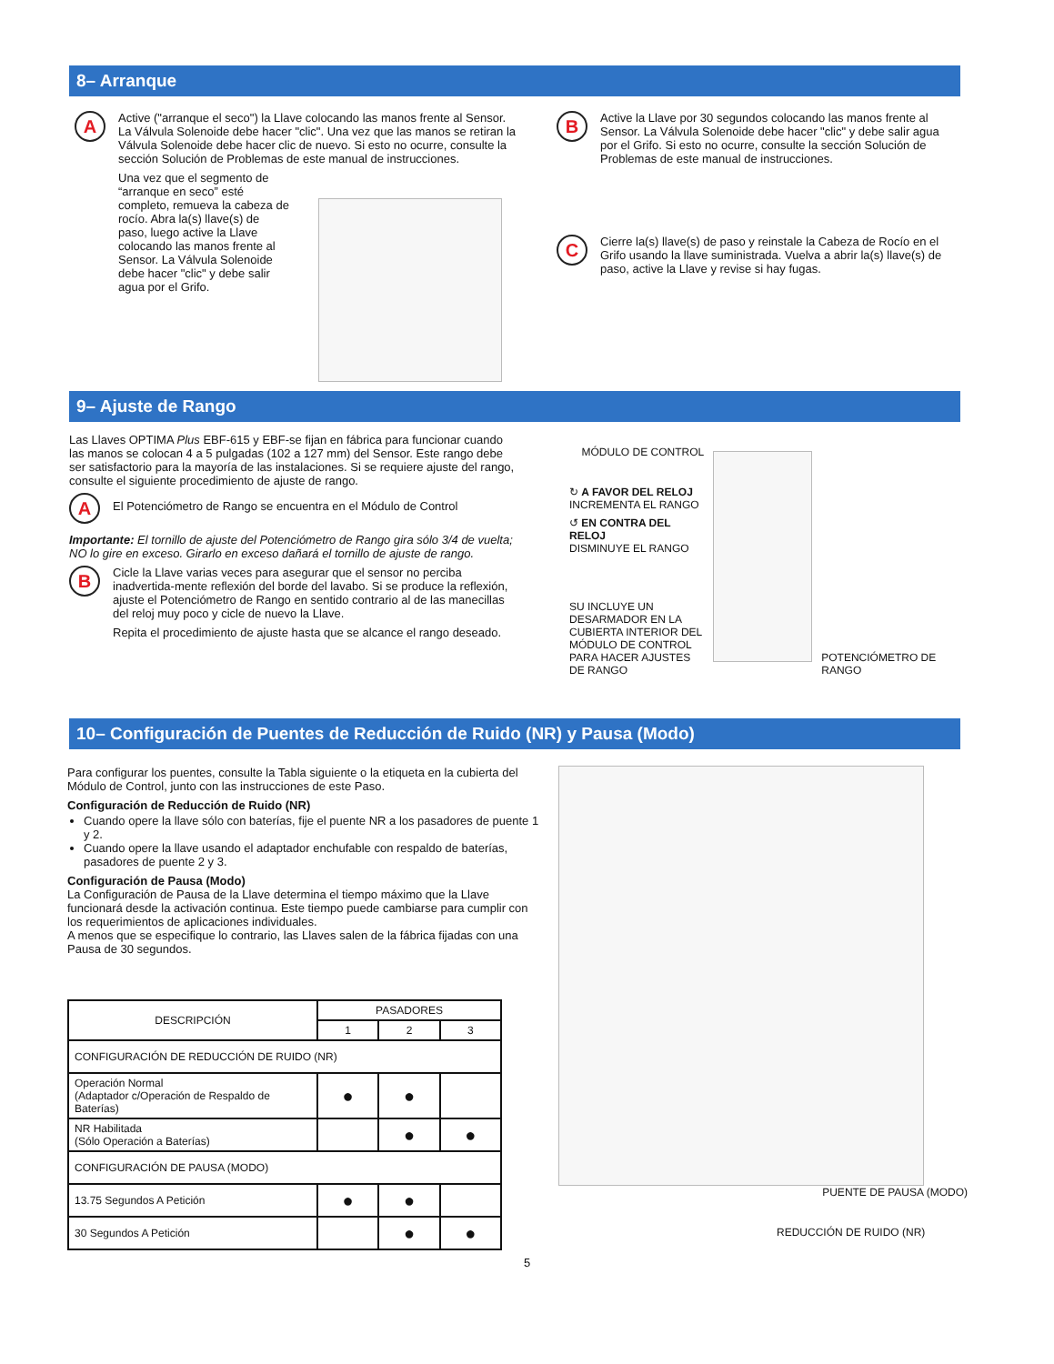8– Arranque
A
Active ("arranque el seco") la Llave colocando las manos frente al Sensor. La Válvula Solenoide debe hacer "clic". Una vez que las manos se retiran la Válvula Solenoide debe hacer clic de nuevo. Si esto no ocurre, consulte la sección Solución de Problemas de este manual de instrucciones.
Una vez que el segmento de “arranque en seco” esté completo, remueva la cabeza de rocío. Abra la(s) llave(s) de paso, luego active la Llave colocando las manos frente al Sensor. La Válvula Solenoide debe hacer "clic" y debe salir agua por el Grifo.
B
Active la Llave por 30 segundos colocando las manos frente al Sensor. La Válvula Solenoide debe hacer "clic" y debe salir agua por el Grifo. Si esto no ocurre, consulte la sección Solución de Problemas de este manual de instrucciones.
C
Cierre la(s) llave(s) de paso y reinstale la Cabeza de Rocío en el Grifo usando la llave suministrada. Vuelva a abrir la(s) llave(s) de paso, active la Llave y revise si hay fugas.
9– Ajuste de Rango
Las Llaves OPTIMA Plus EBF-615 y EBF-se fijan en fábrica para funcionar cuando las manos se colocan 4 a 5 pulgadas (102 a 127 mm) del Sensor. Este rango debe ser satisfactorio para la mayoría de las instalaciones. Si se requiere ajuste del rango, consulte el siguiente procedimiento de ajuste de rango.
A
El Potenciómetro de Rango se encuentra en el Módulo de Control
Importante: El tornillo de ajuste del Potenciómetro de Rango gira sólo 3/4 de vuelta; NO lo gire en exceso. Girarlo en exceso dañará el tornillo de ajuste de rango.
B
Cicle la Llave varias veces para asegurar que el sensor no perciba inadvertida-mente reflexión del borde del lavabo. Si se produce la reflexión, ajuste el Potenciómetro de Rango en sentido contrario al de las manecillas del reloj muy poco y cicle de nuevo la Llave.
Repita el procedimiento de ajuste hasta que se alcance el rango deseado.
MÓDULO DE CONTROL
↻ A FAVOR DEL RELOJ
INCREMENTA EL RANGO
↺ EN CONTRA DEL RELOJ
DISMINUYE EL RANGO
SU INCLUYE UN DESARMADOR EN LA CUBIERTA INTERIOR DEL MÓDULO DE CONTROL PARA HACER AJUSTES DE RANGO
POTENCIÓMETRO DE RANGO
10– Configuración de Puentes de Reducción de Ruido (NR) y Pausa (Modo)
Para configurar los puentes, consulte la Tabla siguiente o la etiqueta en la cubierta del Módulo de Control, junto con las instrucciones de este Paso.
Configuración de Reducción de Ruido (NR)
Cuando opere la llave sólo con baterías, fije el puente NR a los pasadores de puente 1 y 2.
Cuando opere la llave usando el adaptador enchufable con respaldo de baterías, pasadores de puente 2 y 3.
Configuración de Pausa (Modo)
La Configuración de Pausa de la Llave determina el tiempo máximo que la Llave funcionará desde la activación continua. Este tiempo puede cambiarse para cumplir con los requerimientos de aplicaciones individuales.
A menos que se especifique lo contrario, las Llaves salen de la fábrica fijadas con una Pausa de 30 segundos.
| DESCRIPCIÓN | PASADORES | | |
| --- | --- | --- | --- |
| | 1 | 2 | 3 |
| CONFIGURACIÓN DE REDUCCIÓN DE RUIDO (NR) | | | |
| Operación Normal (Adaptador c/Operación de Respaldo de Baterías) | ● | ● | |
| NR Habilitada (Sólo Operación a Baterías) | | ● | ● |
| CONFIGURACIÓN DE PAUSA (MODO) | | | |
| 13.75 Segundos A Petición | ● | ● | |
| 30 Segundos A Petición | | ● | ● |
PUENTE DE PAUSA (MODO)
REDUCCIÓN DE RUIDO (NR)
5